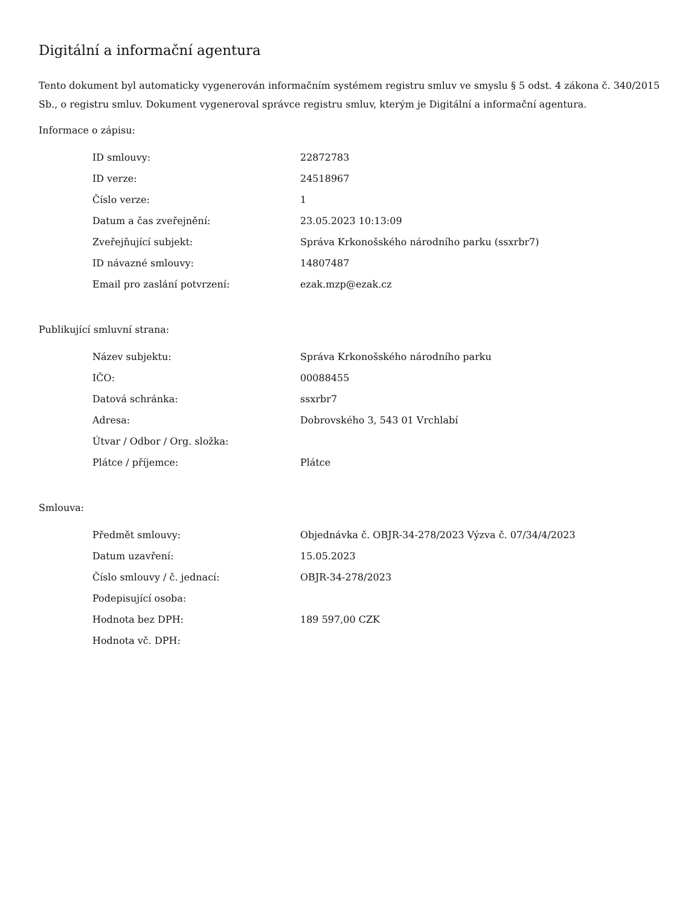Digitální a informační agentura
Tento dokument byl automaticky vygenerován informačním systémem registru smluv ve smyslu § 5 odst. 4 zákona č. 340/2015 Sb., o registru smluv. Dokument vygeneroval správce registru smluv, kterým je Digitální a informační agentura.
Informace o zápisu:
| ID smlouvy: | 22872783 |
| ID verze: | 24518967 |
| Číslo verze: | 1 |
| Datum a čas zveřejnění: | 23.05.2023 10:13:09 |
| Zveřejňující subjekt: | Správa Krkonošského národního parku (ssxrbr7) |
| ID návazné smlouvy: | 14807487 |
| Email pro zaslání potvrzení: | ezak.mzp@ezak.cz |
Publikující smluvní strana:
| Název subjektu: | Správa Krkonošského národního parku |
| IČO: | 00088455 |
| Datová schránka: | ssxrbr7 |
| Adresa: | Dobrovského 3, 543 01 Vrchlabí |
| Útvar / Odbor / Org. složka: | |
| Plátce / příjemce: | Plátce |
Smlouva:
| Předmět smlouvy: | Objednávka č. OBJR-34-278/2023 Výzva č. 07/34/4/2023 |
| Datum uzavření: | 15.05.2023 |
| Číslo smlouvy / č. jednací: | OBJR-34-278/2023 |
| Podepisující osoba: | |
| Hodnota bez DPH: | 189 597,00 CZK |
| Hodnota vč. DPH: | |